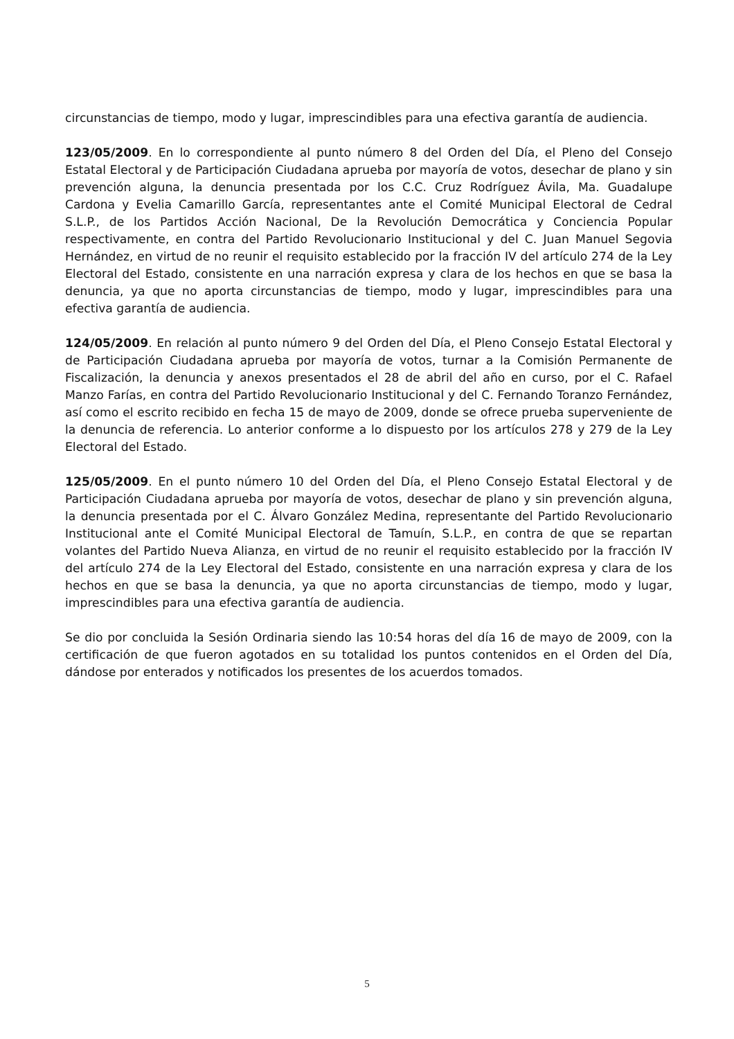circunstancias de tiempo, modo y lugar, imprescindibles para una efectiva garantía de audiencia.
123/05/2009. En lo correspondiente al punto número 8 del Orden del Día, el Pleno del Consejo Estatal Electoral y de Participación Ciudadana aprueba por mayoría de votos, desechar de plano y sin prevención alguna, la denuncia presentada por los C.C. Cruz Rodríguez Ávila, Ma. Guadalupe Cardona y Evelia Camarillo García, representantes ante el Comité Municipal Electoral de Cedral S.L.P., de los Partidos Acción Nacional, De la Revolución Democrática y Conciencia Popular respectivamente, en contra del Partido Revolucionario Institucional y del C. Juan Manuel Segovia Hernández, en virtud de no reunir el requisito establecido por la fracción IV del artículo 274 de la Ley Electoral del Estado, consistente en una narración expresa y clara de los hechos en que se basa la denuncia, ya que no aporta circunstancias de tiempo, modo y lugar, imprescindibles para una efectiva garantía de audiencia.
124/05/2009. En relación al punto número 9 del Orden del Día, el Pleno Consejo Estatal Electoral y de Participación Ciudadana aprueba por mayoría de votos, turnar a la Comisión Permanente de Fiscalización, la denuncia y anexos presentados el 28 de abril del año en curso, por el C. Rafael Manzo Farías, en contra del Partido Revolucionario Institucional y del C. Fernando Toranzo Fernández, así como el escrito recibido en fecha 15 de mayo de 2009, donde se ofrece prueba superveniente de la denuncia de referencia. Lo anterior conforme a lo dispuesto por los artículos 278 y 279 de la Ley Electoral del Estado.
125/05/2009. En el punto número 10 del Orden del Día, el Pleno Consejo Estatal Electoral y de Participación Ciudadana aprueba por mayoría de votos, desechar de plano y sin prevención alguna, la denuncia presentada por el C. Álvaro González Medina, representante del Partido Revolucionario Institucional ante el Comité Municipal Electoral de Tamuín, S.L.P., en contra de que se repartan volantes del Partido Nueva Alianza, en virtud de no reunir el requisito establecido por la fracción IV del artículo 274 de la Ley Electoral del Estado, consistente en una narración expresa y clara de los hechos en que se basa la denuncia, ya que no aporta circunstancias de tiempo, modo y lugar, imprescindibles para una efectiva garantía de audiencia.
Se dio por concluida la Sesión Ordinaria siendo las 10:54 horas del día 16 de mayo de 2009, con la certificación de que fueron agotados en su totalidad los puntos contenidos en el Orden del Día, dándose por enterados y notificados los presentes de los acuerdos tomados.
5